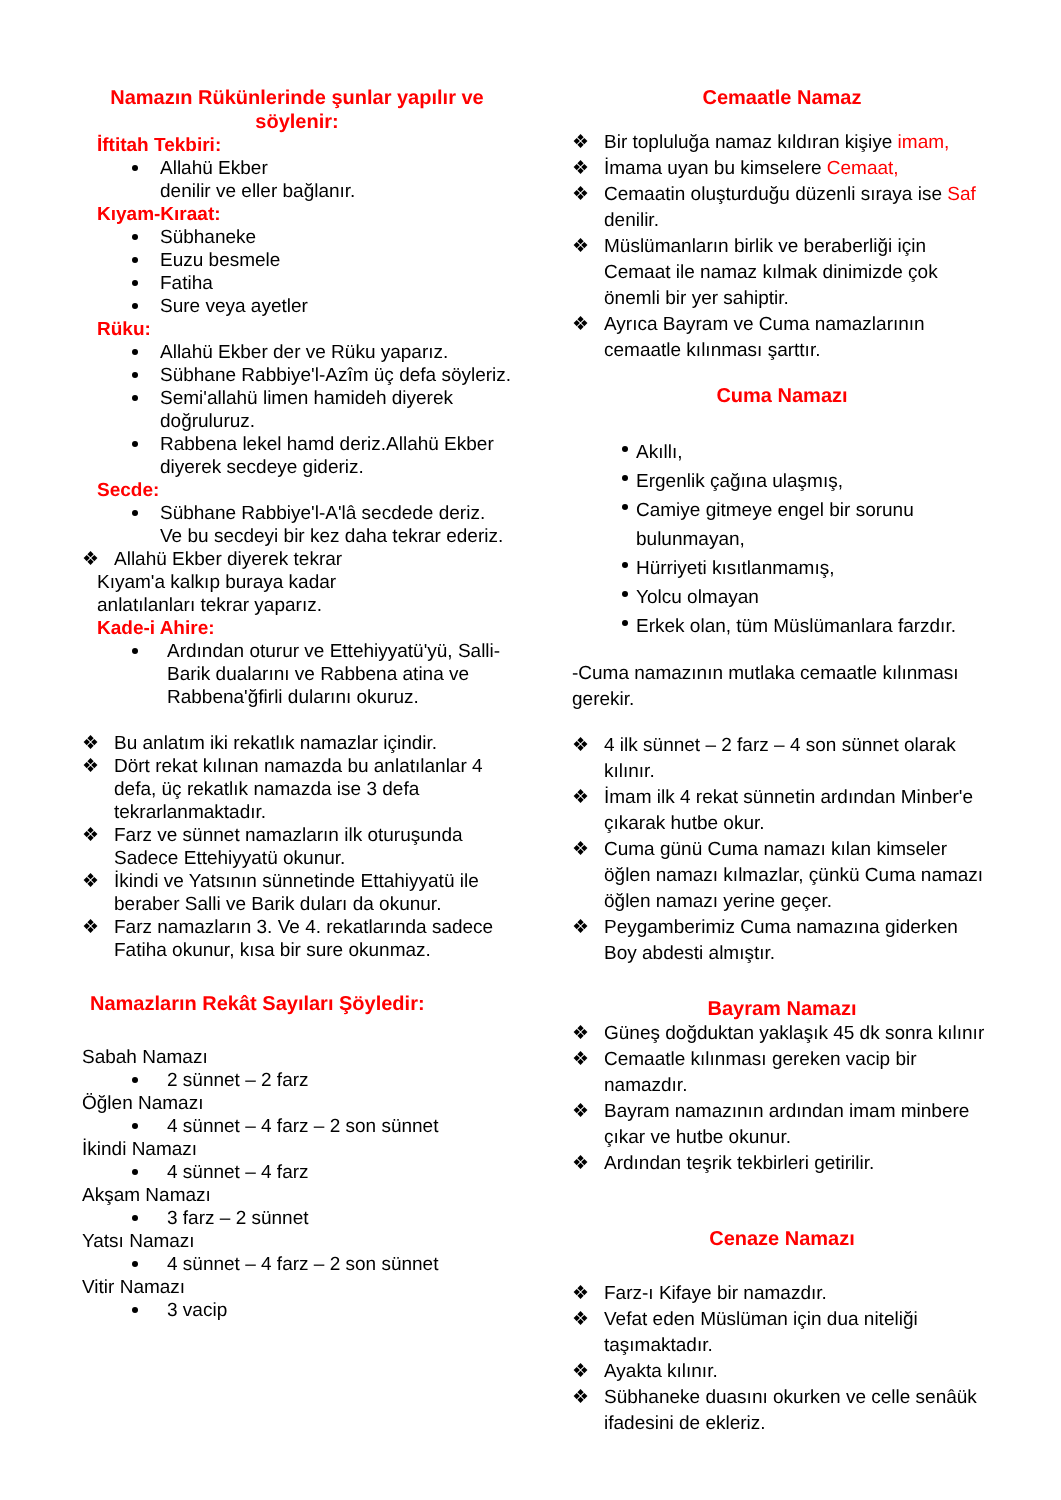Namazın Rükünlerinde şunlar yapılır ve söylenir:
İftitah Tekbiri:
Allahü Ekber
denilir ve eller bağlanır.
Kıyam-Kıraat:
Sübhaneke
Euzu besmele
Fatiha
Sure veya ayetler
Rüku:
Allahü Ekber der ve Rüku yaparız.
Sübhane Rabbiye'l-Azîm üç defa söyleriz.
Semi'allahü limen hamideh diyerek doğruluruz.
Rabbena lekel hamd deriz.Allahü Ekber diyerek secdeye gideriz.
Secde:
Sübhane Rabbiye'l-A'lâ secdede deriz. Ve bu secdeyi bir kez daha tekrar ederiz.
❖ Allahü Ekber diyerek tekrar
Kıyam'a kalkıp buraya kadar
anlatılanları tekrar yaparız.
Kade-i Ahire:
Ardından oturur ve Ettehiyyatü'yü, Salli-Barik dualarını ve Rabbena atina ve Rabbena'ğfirli dularını okuruz.
❖ Bu anlatım iki rekatlık namazlar içindir.
❖ Dört rekat kılınan namazda bu anlatılanlar 4 defa, üç rekatlık namazda ise 3 defa tekrarlanmaktadır.
❖ Farz ve sünnet namazların ilk oturuşunda Sadece Ettehiyyatü okunur.
❖ İkindi ve Yatsının sünnetinde Ettahiyyatü ile beraber Salli ve Barik duları da okunur.
❖ Farz namazların 3. Ve 4. rekatlarında sadece Fatiha okunur, kısa bir sure okunmaz.
Namazların Rekât Sayıları Şöyledir:
Sabah Namazı
2 sünnet – 2 farz
Öğlen Namazı
4 sünnet – 4 farz – 2 son sünnet
İkindi Namazı
4 sünnet – 4 farz
Akşam Namazı
3 farz – 2 sünnet
Yatsı Namazı
4 sünnet – 4 farz – 2 son sünnet
Vitir Namazı
3 vacip
Cemaatle Namaz
❖ Bir topluluğa namaz kıldıran kişiye imam,
❖ İmama uyan bu kimselere Cemaat,
❖ Cemaatin oluşturduğu düzenli sıraya ise Saf denilir.
❖ Müslümanların birlik ve beraberliği için Cemaat ile namaz kılmak dinimizde çok önemli bir yer sahiptir.
❖ Ayrıca Bayram ve Cuma namazlarının cemaatle kılınması şarttır.
Cuma Namazı
Akıllı,
Ergenlik çağına ulaşmış,
Camiye gitmeye engel bir sorunu bulunmayan,
Hürriyeti kısıtlanmamış,
Yolcu olmayan
Erkek olan, tüm Müslümanlara farzdır.
-Cuma namazının mutlaka cemaatle kılınması gerekir.
❖ 4 ilk sünnet – 2 farz – 4 son sünnet olarak kılınır.
❖ İmam ilk 4 rekat sünnetin ardından Minber'e çıkarak hutbe okur.
❖ Cuma günü Cuma namazı kılan kimseler öğlen namazı kılmazlar, çünkü Cuma namazı öğlen namazı yerine geçer.
❖ Peygamberimiz Cuma namazına giderken Boy abdesti almıştır.
Bayram Namazı
❖ Güneş doğduktan yaklaşık 45 dk sonra kılınır
❖ Cemaatle kılınması gereken vacip bir namazdır.
❖ Bayram namazının ardından imam minbere çıkar ve hutbe okunur.
❖ Ardından teşrik tekbirleri getirilir.
Cenaze Namazı
❖ Farz-ı Kifaye bir namazdır.
❖ Vefat eden Müslüman için dua niteliği taşımaktadır.
❖ Ayakta kılınır.
❖ Sübhaneke duasını okurken ve celle senâük ifadesini de ekleriz.